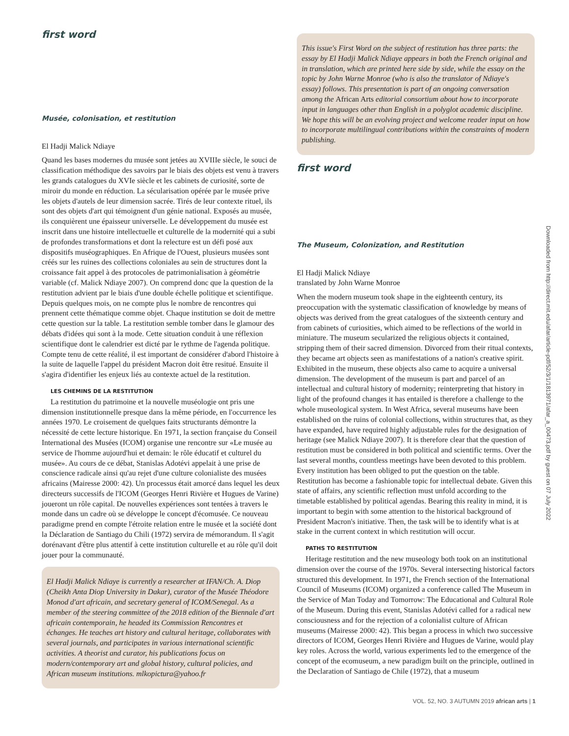first word
Musée, colonisation, et restitution
El Hadji Malick Ndiaye
Quand les bases modernes du musée sont jetées au XVIIIe siècle, le souci de classification méthodique des savoirs par le biais des objets est venu à travers les grands catalogues du XVIe siècle et les cabinets de curiosité, sorte de miroir du monde en réduction. La sécularisation opérée par le musée prive les objets d'autels de leur dimension sacrée. Tirés de leur contexte rituel, ils sont des objets d'art qui témoignent d'un génie national. Exposés au musée, ils conquièrent une épaisseur universelle. Le développement du musée est inscrit dans une histoire intellectuelle et culturelle de la modernité qui a subi de profondes transformations et dont la relecture est un défi posé aux dispositifs muséographiques. En Afrique de l'Ouest, plusieurs musées sont créés sur les ruines des collections coloniales au sein de structures dont la croissance fait appel à des protocoles de patrimonialisation à géométrie variable (cf. Malick Ndiaye 2007). On comprend donc que la question de la restitution advient par le biais d'une double échelle politique et scientifique. Depuis quelques mois, on ne compte plus le nombre de rencontres qui prennent cette thématique comme objet. Chaque institution se doit de mettre cette question sur la table. La restitution semble tomber dans le glamour des débats d'idées qui sont à la mode. Cette situation conduit à une réflexion scientifique dont le calendrier est dicté par le rythme de l'agenda politique. Compte tenu de cette réalité, il est important de considérer d'abord l'histoire à la suite de laquelle l'appel du président Macron doit être resitué. Ensuite il s'agira d'identifier les enjeux liés au contexte actuel de la restitution.
LES CHEMINS DE LA RESTITUTION
La restitution du patrimoine et la nouvelle muséologie ont pris une dimension institutionnelle presque dans la même période, en l'occurrence les années 1970. Le croisement de quelques faits structurants démontre la nécessité de cette lecture historique. En 1971, la section française du Conseil International des Musées (ICOM) organise une rencontre sur «Le musée au service de l'homme aujourd'hui et demain: le rôle éducatif et culturel du musée». Au cours de ce débat, Stanislas Adotévi appelait à une prise de conscience radicale ainsi qu'au rejet d'une culture colonialiste des musées africains (Mairesse 2000: 42). Un processus était amorcé dans lequel les deux directeurs successifs de l'ICOM (Georges Henri Rivière et Hugues de Varine) joueront un rôle capital. De nouvelles expériences sont tentées à travers le monde dans un cadre où se développe le concept d'écomusée. Ce nouveau paradigme prend en compte l'étroite relation entre le musée et la société dont la Déclaration de Santiago du Chili (1972) servira de mémorandum. Il s'agit dorénavant d'être plus attentif à cette institution culturelle et au rôle qu'il doit jouer pour la communauté.
El Hadji Malick Ndiaye is currently a researcher at IFAN/Ch. A. Diop (Cheikh Anta Diop University in Dakar), curator of the Musée Théodore Monod d'art africain, and secretary general of ICOM/Senegal. As a member of the steering committee of the 2018 edition of the Biennale d'art africain contemporain, he headed its Commission Rencontres et échanges. He teaches art history and cultural heritage, collaborates with several journals, and participates in various international scientific activities. A theorist and curator, his publications focus on modern/contemporary art and global history, cultural policies, and African museum institutions. mlkopictura@yahoo.fr
This issue's First Word on the subject of restitution has three parts: the essay by El Hadji Malick Ndiaye appears in both the French original and in translation, which are printed here side by side, while the essay on the topic by John Warne Monroe (who is also the translator of Ndiaye's essay) follows. This presentation is part of an ongoing conversation among the African Arts editorial consortium about how to incorporate input in languages other than English in a polyglot academic discipline. We hope this will be an evolving project and welcome reader input on how to incorporate multilingual contributions within the constraints of modern publishing.
first word
The Museum, Colonization, and Restitution
El Hadji Malick Ndiaye
translated by John Warne Monroe
When the modern museum took shape in the eighteenth century, its preoccupation with the systematic classification of knowledge by means of objects was derived from the great catalogues of the sixteenth century and from cabinets of curiosities, which aimed to be reflections of the world in miniature. The museum secularized the religious objects it contained, stripping them of their sacred dimension. Divorced from their ritual contexts, they became art objects seen as manifestations of a nation's creative spirit. Exhibited in the museum, these objects also came to acquire a universal dimension. The development of the museum is part and parcel of an intellectual and cultural history of modernity; reinterpreting that history in light of the profound changes it has entailed is therefore a challenge to the whole museological system. In West Africa, several museums have been established on the ruins of colonial collections, within structures that, as they have expanded, have required highly adjustable rules for the designation of heritage (see Malick Ndiaye 2007). It is therefore clear that the question of restitution must be considered in both political and scientific terms. Over the last several months, countless meetings have been devoted to this problem. Every institution has been obliged to put the question on the table. Restitution has become a fashionable topic for intellectual debate. Given this state of affairs, any scientific reflection must unfold according to the timetable established by political agendas. Bearing this reality in mind, it is important to begin with some attention to the historical background of President Macron's initiative. Then, the task will be to identify what is at stake in the current context in which restitution will occur.
PATHS TO RESTITUTION
Heritage restitution and the new museology both took on an institutional dimension over the course of the 1970s. Several intersecting historical factors structured this development. In 1971, the French section of the International Council of Museums (ICOM) organized a conference called The Museum in the Service of Man Today and Tomorrow: The Educational and Cultural Role of the Museum. During this event, Stanislas Adotévi called for a radical new consciousness and for the rejection of a colonialist culture of African museums (Mairesse 2000: 42). This began a process in which two successive directors of ICOM, Georges Henri Rivière and Hugues de Varine, would play key roles. Across the world, various experiments led to the emergence of the concept of the ecomuseum, a new paradigm built on the principle, outlined in the Declaration of Santiago de Chile (1972), that a museum
Downloaded from http://direct.mit.edu/afar/article-pdf/52/3/1/1813971/afar_a_00473.pdf by guest on 07 July 2022
VOL. 52, NO. 3 AUTUMN 2019 african arts | 1